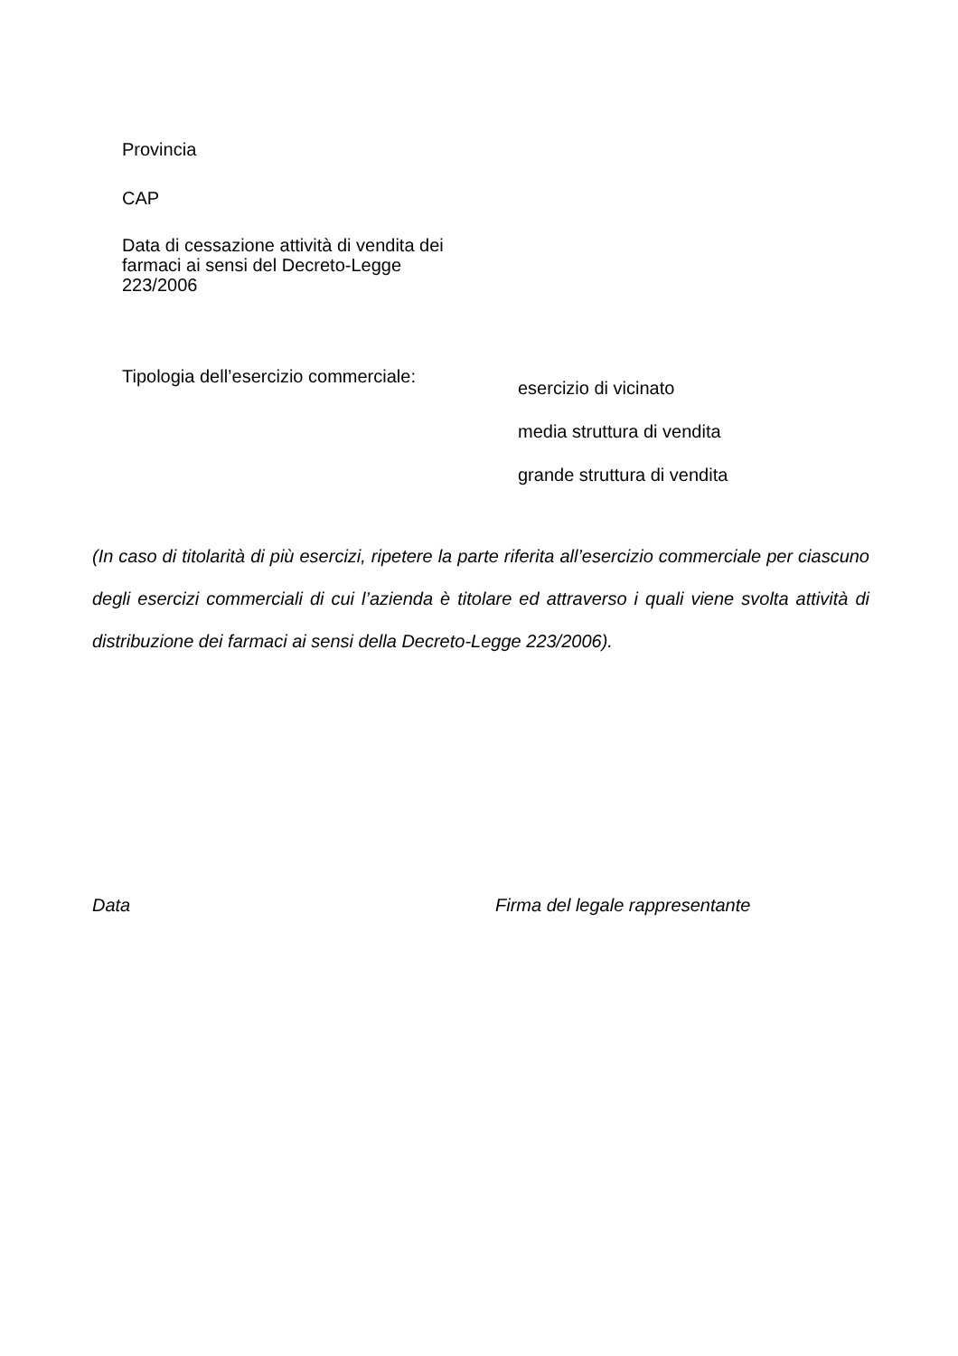Provincia
CAP
Data di cessazione attività di vendita dei farmaci ai sensi del Decreto-Legge 223/2006
Tipologia dell’esercizio commerciale:
esercizio di vicinato
media struttura di vendita
grande struttura di vendita
(In caso di titolarità di più esercizi, ripetere la parte riferita all’esercizio commerciale per ciascuno degli esercizi commerciali di cui l’azienda è titolare ed attraverso i quali viene svolta attività di distribuzione dei farmaci ai sensi della Decreto-Legge 223/2006).
Data
Firma del legale rappresentante